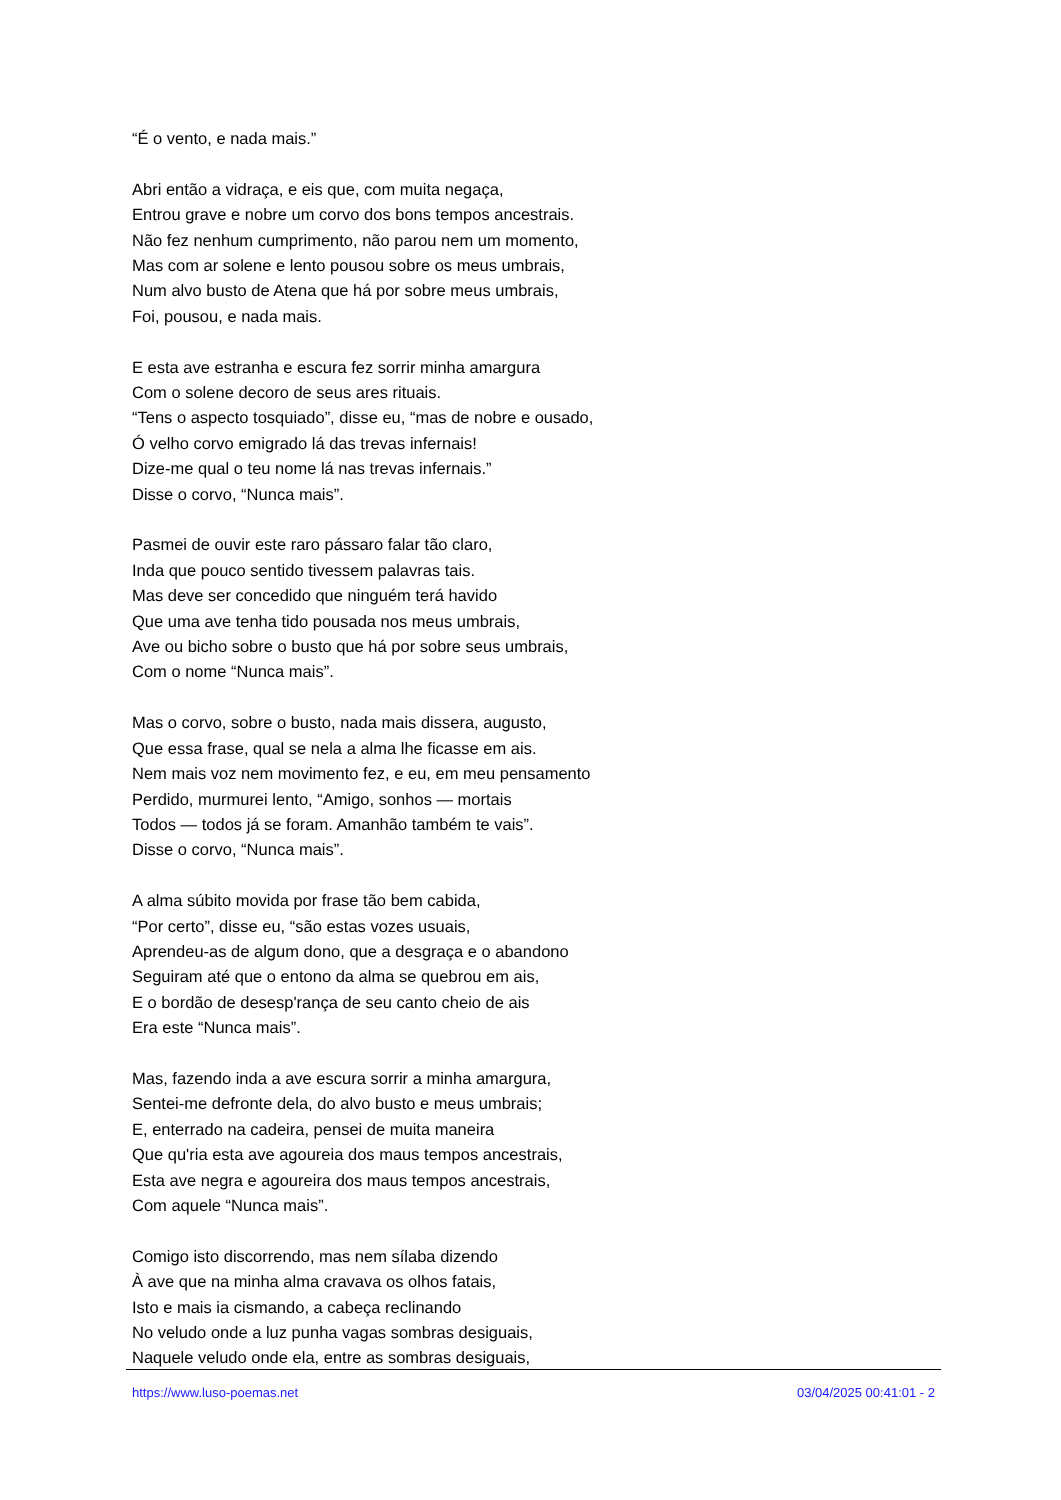“É o vento, e nada mais.”
Abri então a vidraça, e eis que, com muita negaça,
Entrou grave e nobre um corvo dos bons tempos ancestrais.
Não fez nenhum cumprimento, não parou nem um momento,
Mas com ar solene e lento pousou sobre os meus umbrais,
Num alvo busto de Atena que há por sobre meus umbrais,
Foi, pousou, e nada mais.
E esta ave estranha e escura fez sorrir minha amargura
Com o solene decoro de seus ares rituais.
“Tens o aspecto tosquiado”, disse eu, “mas de nobre e ousado,
Ó velho corvo emigrado lá das trevas infernais!
Dize-me qual o teu nome lá nas trevas infernais.”
Disse o corvo, “Nunca mais”.
Pasmei de ouvir este raro pássaro falar tão claro,
Inda que pouco sentido tivessem palavras tais.
Mas deve ser concedido que ninguém terá havido
Que uma ave tenha tido pousada nos meus umbrais,
Ave ou bicho sobre o busto que há por sobre seus umbrais,
Com o nome “Nunca mais”.
Mas o corvo, sobre o busto, nada mais dissera, augusto,
Que essa frase, qual se nela a alma lhe ficasse em ais.
Nem mais voz nem movimento fez, e eu, em meu pensamento
Perdido, murmurei lento, “Amigo, sonhos — mortais
Todos — todos já se foram. Amanhão também te vais”.
Disse o corvo, “Nunca mais”.
A alma súbito movida por frase tão bem cabida,
“Por certo”, disse eu, “são estas vozes usuais,
Aprendeu-as de algum dono, que a desgraça e o abandono
Seguiram até que o entono da alma se quebrou em ais,
E o bordão de desesp'rança de seu canto cheio de ais
Era este “Nunca mais”.
Mas, fazendo inda a ave escura sorrir a minha amargura,
Sentei-me defronte dela, do alvo busto e meus umbrais;
E, enterrado na cadeira, pensei de muita maneira
Que qu'ria esta ave agoureia dos maus tempos ancestrais,
Esta ave negra e agoureira dos maus tempos ancestrais,
Com aquele “Nunca mais”.
Comigo isto discorrendo, mas nem sílaba dizendo
À ave que na minha alma cravava os olhos fatais,
Isto e mais ia cismando, a cabeça reclinando
No veludo onde a luz punha vagas sombras desiguais,
Naquele veludo onde ela, entre as sombras desiguais,
https://www.luso-poemas.net 03/04/2025 00:41:01 - 2